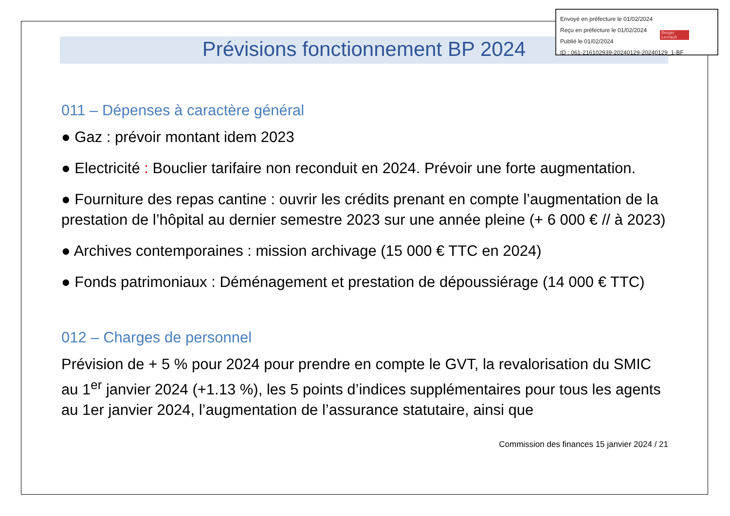Prévisions fonctionnement BP 2024
011 – Dépenses à caractère général
● Gaz : prévoir montant idem 2023
● Electricité : Bouclier tarifaire non reconduit en 2024. Prévoir une forte augmentation.
● Fourniture des repas cantine : ouvrir les crédits prenant en compte l’augmentation de la prestation de l’hôpital au dernier semestre 2023 sur une année pleine (+ 6 000 € // à 2023)
● Archives contemporaines : mission archivage (15 000 € TTC en 2024)
● Fonds patrimoniaux : Déménagement et prestation de dépoussiérage (14 000 € TTC)
012 – Charges de personnel
Prévision de + 5 % pour 2024 pour prendre en compte le GVT, la revalorisation du SMIC au 1<sup>er</sup> janvier 2024 (+1.13 %), les 5 points d’indices supplémentaires pour tous les agents au 1er janvier 2024, l’augmentation de l’assurance statutaire, ainsi que
Commission des finances 15 janvier 2024 / 21
Envoyé en préfecture le 01/02/2024
Reçu en préfecture le 01/02/2024
Publié le 01/02/2024
ID : 061-216102939-20240129-20240129_1-BF
Berger Levrault